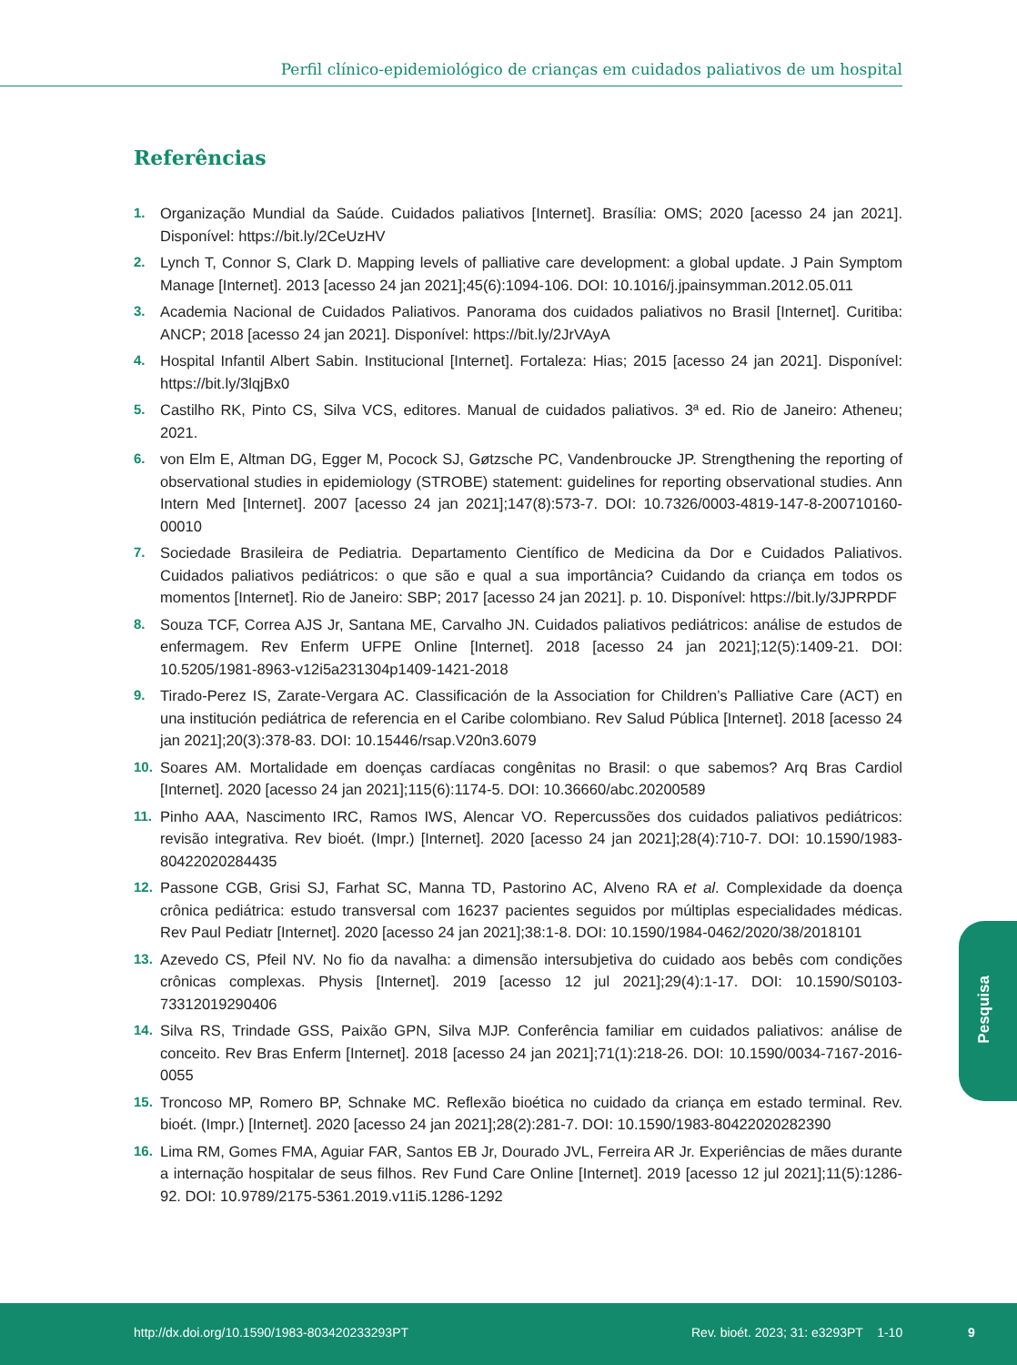Perfil clínico-epidemiológico de crianças em cuidados paliativos de um hospital
Referências
1. Organização Mundial da Saúde. Cuidados paliativos [Internet]. Brasília: OMS; 2020 [acesso 24 jan 2021]. Disponível: https://bit.ly/2CeUzHV
2. Lynch T, Connor S, Clark D. Mapping levels of palliative care development: a global update. J Pain Symptom Manage [Internet]. 2013 [acesso 24 jan 2021];45(6):1094-106. DOI: 10.1016/j.jpainsymman.2012.05.011
3. Academia Nacional de Cuidados Paliativos. Panorama dos cuidados paliativos no Brasil [Internet]. Curitiba: ANCP; 2018 [acesso 24 jan 2021]. Disponível: https://bit.ly/2JrVAyA
4. Hospital Infantil Albert Sabin. Institucional [Internet]. Fortaleza: Hias; 2015 [acesso 24 jan 2021]. Disponível: https://bit.ly/3lqjBx0
5. Castilho RK, Pinto CS, Silva VCS, editores. Manual de cuidados paliativos. 3ª ed. Rio de Janeiro: Atheneu; 2021.
6. von Elm E, Altman DG, Egger M, Pocock SJ, Gøtzsche PC, Vandenbroucke JP. Strengthening the reporting of observational studies in epidemiology (STROBE) statement: guidelines for reporting observational studies. Ann Intern Med [Internet]. 2007 [acesso 24 jan 2021];147(8):573-7. DOI: 10.7326/0003-4819-147-8-200710160-00010
7. Sociedade Brasileira de Pediatria. Departamento Científico de Medicina da Dor e Cuidados Paliativos. Cuidados paliativos pediátricos: o que são e qual a sua importância? Cuidando da criança em todos os momentos [Internet]. Rio de Janeiro: SBP; 2017 [acesso 24 jan 2021]. p. 10. Disponível: https://bit.ly/3JPRPDF
8. Souza TCF, Correa AJS Jr, Santana ME, Carvalho JN. Cuidados paliativos pediátricos: análise de estudos de enfermagem. Rev Enferm UFPE Online [Internet]. 2018 [acesso 24 jan 2021];12(5):1409-21. DOI: 10.5205/1981-8963-v12i5a231304p1409-1421-2018
9. Tirado-Perez IS, Zarate-Vergara AC. Classificación de la Association for Children’s Palliative Care (ACT) en una institución pediátrica de referencia en el Caribe colombiano. Rev Salud Pública [Internet]. 2018 [acesso 24 jan 2021];20(3):378-83. DOI: 10.15446/rsap.V20n3.6079
10. Soares AM. Mortalidade em doenças cardíacas congênitas no Brasil: o que sabemos? Arq Bras Cardiol [Internet]. 2020 [acesso 24 jan 2021];115(6):1174-5. DOI: 10.36660/abc.20200589
11. Pinho AAA, Nascimento IRC, Ramos IWS, Alencar VO. Repercussões dos cuidados paliativos pediátricos: revisão integrativa. Rev bioét. (Impr.) [Internet]. 2020 [acesso 24 jan 2021];28(4):710-7. DOI: 10.1590/1983-80422020284435
12. Passone CGB, Grisi SJ, Farhat SC, Manna TD, Pastorino AC, Alveno RA et al. Complexidade da doença crônica pediátrica: estudo transversal com 16237 pacientes seguidos por múltiplas especialidades médicas. Rev Paul Pediatr [Internet]. 2020 [acesso 24 jan 2021];38:1-8. DOI: 10.1590/1984-0462/2020/38/2018101
13. Azevedo CS, Pfeil NV. No fio da navalha: a dimensão intersubjetiva do cuidado aos bebês com condições crônicas complexas. Physis [Internet]. 2019 [acesso 12 jul 2021];29(4):1-17. DOI: 10.1590/S0103-73312019290406
14. Silva RS, Trindade GSS, Paixão GPN, Silva MJP. Conferência familiar em cuidados paliativos: análise de conceito. Rev Bras Enferm [Internet]. 2018 [acesso 24 jan 2021];71(1):218-26. DOI: 10.1590/0034-7167-2016-0055
15. Troncoso MP, Romero BP, Schnake MC. Reflexão bioética no cuidado da criança em estado terminal. Rev. bioét. (Impr.) [Internet]. 2020 [acesso 24 jan 2021];28(2):281-7. DOI: 10.1590/1983-80422020282390
16. Lima RM, Gomes FMA, Aguiar FAR, Santos EB Jr, Dourado JVL, Ferreira AR Jr. Experiências de mães durante a internação hospitalar de seus filhos. Rev Fund Care Online [Internet]. 2019 [acesso 12 jul 2021];11(5):1286-92. DOI: 10.9789/2175-5361.2019.v11i5.1286-1292
Pesquisa
http://dx.doi.org/10.1590/1983-803420233293PT
Rev. bioét. 2023; 31: e3293PT 1-10
9